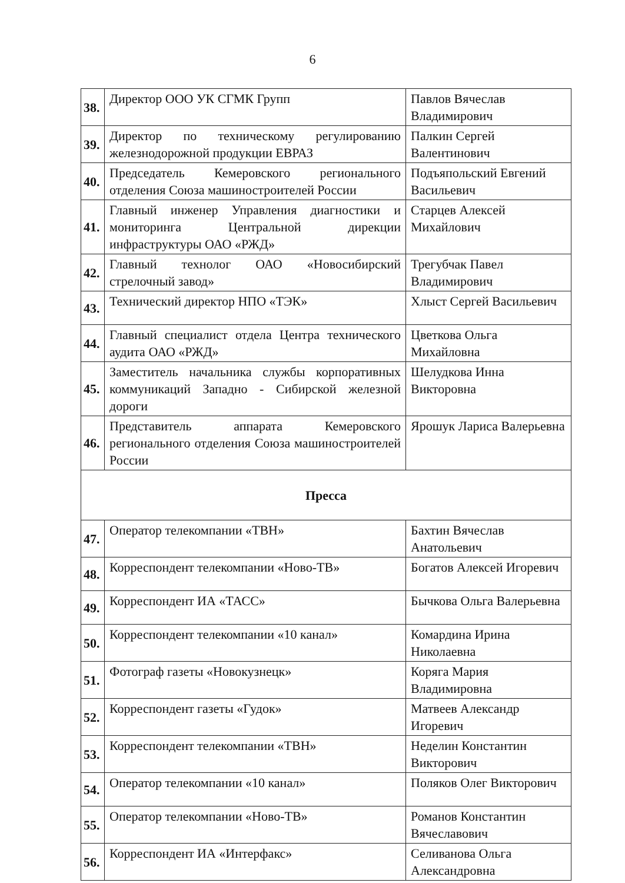6
| 38. | Директор ООО УК СГМК Групп | Павлов Вячеслав Владимирович |
| 39. | Директор по техническому регулированию железнодорожной продукции ЕВРАЗ | Палкин Сергей Валентинович |
| 40. | Председатель Кемеровского регионального отделения Союза машиностроителей России | Подъяпольский Евгений Васильевич |
| 41. | Главный инженер Управления диагностики и мониторинга Центральной дирекции инфраструктуры ОАО «РЖД» | Старцев Алексей Михайлович |
| 42. | Главный технолог ОАО «Новосибирский стрелочный завод» | Трегубчак Павел Владимирович |
| 43. | Технический директор НПО «ТЭК» | Хлыст Сергей Васильевич |
| 44. | Главный специалист отдела Центра технического аудита ОАО «РЖД» | Цветкова Ольга Михайловна |
| 45. | Заместитель начальника службы корпоративных коммуникаций Западно - Сибирской железной дороги | Шелудкова Инна Викторовна |
| 46. | Представитель аппарата Кемеровского регионального отделения Союза машиностроителей России | Ярошук Лариса Валерьевна |
| Пресса | | |
| 47. | Оператор телекомпании «ТВН» | Бахтин Вячеслав Анатольевич |
| 48. | Корреспондент телекомпании «Ново-ТВ» | Богатов Алексей Игоревич |
| 49. | Корреспондент ИА «ТАСС» | Бычкова Ольга Валерьевна |
| 50. | Корреспондент телекомпании «10 канал» | Комардина Ирина Николаевна |
| 51. | Фотограф газеты «Новокузнецк» | Коряга Мария Владимировна |
| 52. | Корреспондент газеты «Гудок» | Матвеев Александр Игоревич |
| 53. | Корреспондент телекомпании «ТВН» | Неделин Константин Викторович |
| 54. | Оператор телекомпании «10 канал» | Поляков Олег Викторович |
| 55. | Оператор телекомпании «Ново-ТВ» | Романов Константин Вячеславович |
| 56. | Корреспондент ИА «Интерфакс» | Селиванова Ольга Александровна |